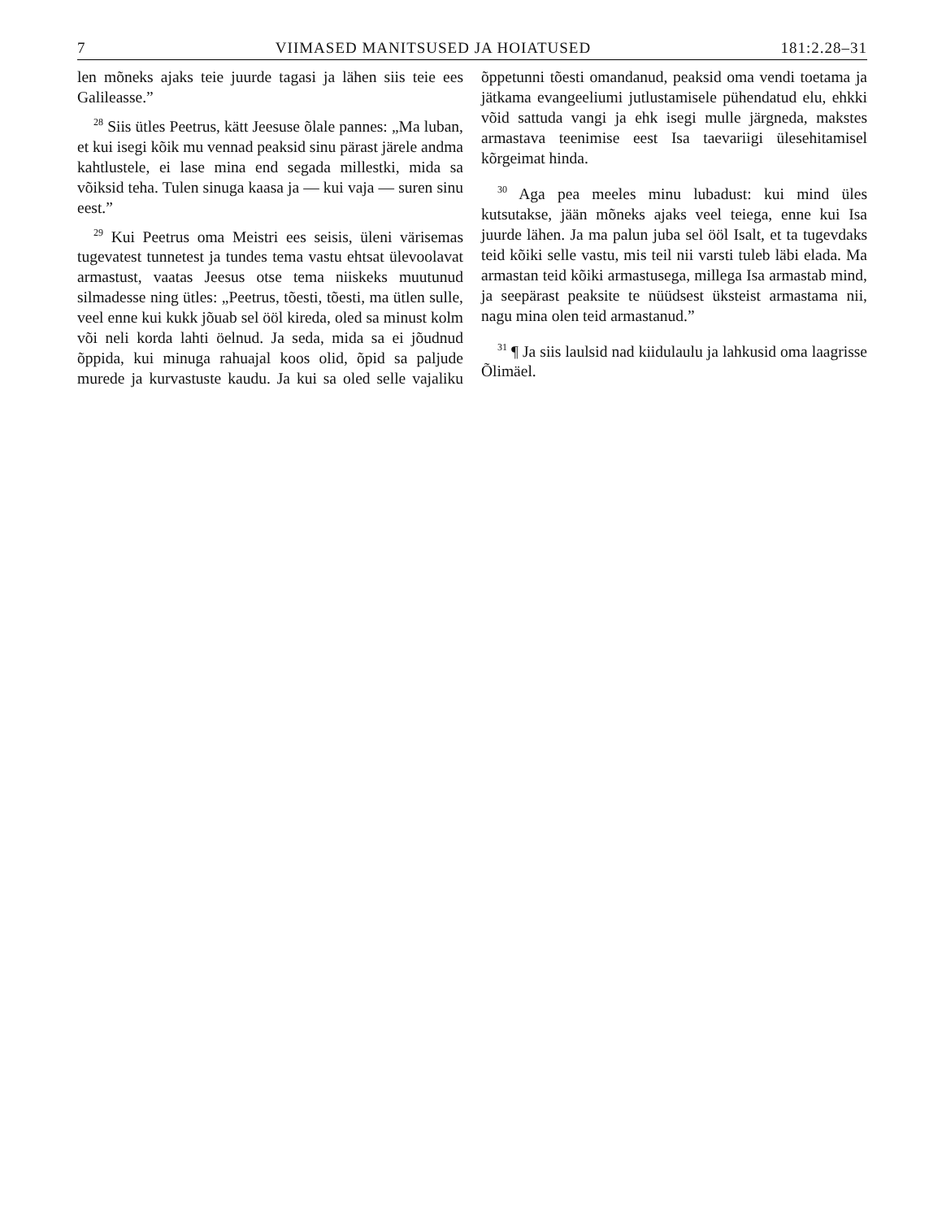7 VIIMASED MANITSUSED JA HOIATUSED 181:2.28–31
len mõneks ajaks teie juurde tagasi ja lähen siis teie ees Galileasse.”
<sup>28</sup> Siis ütles Peetrus, kätt Jeesuse õlale pannes: „Ma luban, et kui isegi kõik mu vennad peaksid sinu pärast järele andma kahtlustele, ei lase mina end segada millestki, mida sa võiksid teha. Tulen sinuga kaasa ja — kui vaja — suren sinu eest.”
<sup>29</sup> Kui Peetrus oma Meistri ees seisis, üleni värisemas tugevatest tunnetest ja tundes tema vastu ehtsat ülevoolavat armastust, vaatas Jeesus otse tema niiskeks muutunud silmadesse ning ütles: „Peetrus, tõesti, tõesti, ma ütlen sulle, veel enne kui kukk jõuab sel ööl kireda, oled sa minust kolm või neli korda lahti öelnud. Ja seda, mida sa ei jõudnud õppida, kui minuga rahuajal koos olid, õpid sa paljude murede ja kurvastuste kaudu. Ja kui sa oled selle vajaliku õppetunni tõesti omandanud, peaksid oma vendi toetama ja jätkama evangeeliumi jutlustamisele pühendatud elu, ehkki võid sattuda vangi ja ehk isegi mulle järgneda, makstes armastava teenimise eest Isa taevariigi ülesehitamisel kõrgeimat hinda.
<sup>30</sup> Aga pea meeles minu lubadust: kui mind üles kutsutakse, jään mõneks ajaks veel teiega, enne kui Isa juurde lähen. Ja ma palun juba sel ööl Isalt, et ta tugevdaks teid kõiki selle vastu, mis teil nii varsti tuleb läbi elada. Ma armastan teid kõiki armastusega, millega Isa armastab mind, ja seepärast peaksite te nüüdsest üksteist armastama nii, nagu mina olen teid armastanud.”
<sup>31</sup> ¶ Ja siis laulsid nad kiidulaulu ja lahkusid oma laagrisse Õlimäel.